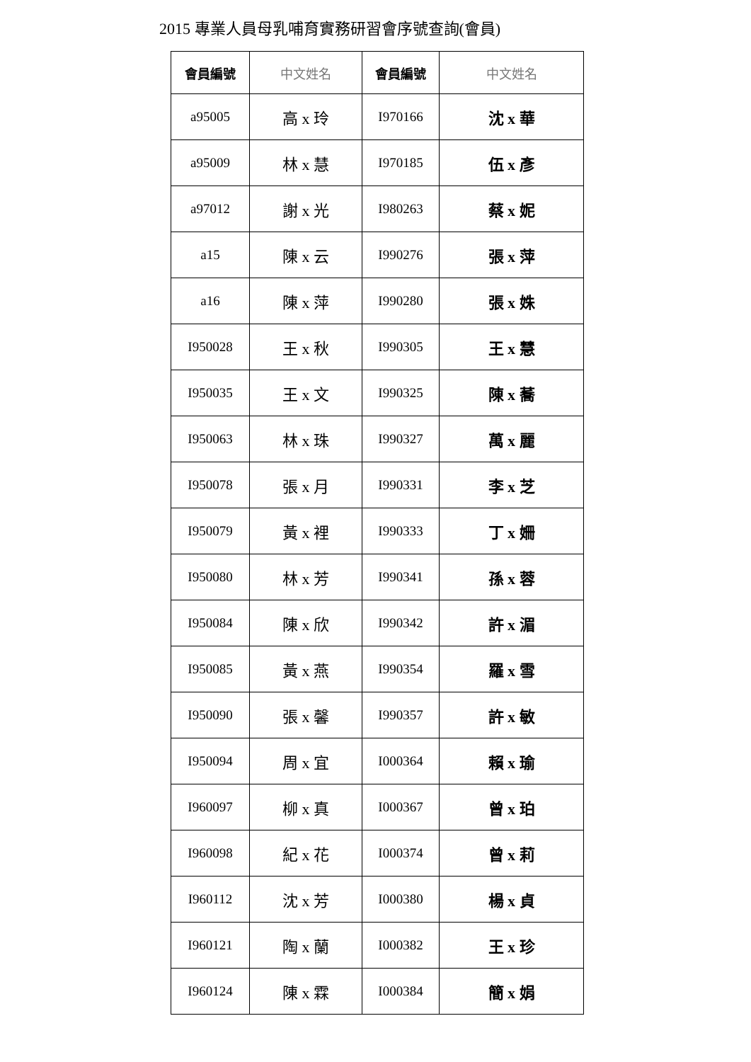2015 專業人員母乳哺育實務研習會序號查詢(會員)
| 會員編號 | 中文姓名 | 會員編號 | 中文姓名 |
| --- | --- | --- | --- |
| a95005 | 高 x 玲 | I970166 | 沈 x 華 |
| a95009 | 林 x 慧 | I970185 | 伍 x 彥 |
| a97012 | 謝 x 光 | I980263 | 蔡 x 妮 |
| a15 | 陳 x 云 | I990276 | 張 x 萍 |
| a16 | 陳 x 萍 | I990280 | 張 x 姝 |
| I950028 | 王 x 秋 | I990305 | 王 x 慧 |
| I950035 | 王 x 文 | I990325 | 陳 x 蕎 |
| I950063 | 林 x 珠 | I990327 | 萬 x 麗 |
| I950078 | 張 x 月 | I990331 | 李 x 芝 |
| I950079 | 黃 x 裡 | I990333 | 丁 x 姍 |
| I950080 | 林 x 芳 | I990341 | 孫 x 蓉 |
| I950084 | 陳 x 欣 | I990342 | 許 x 湄 |
| I950085 | 黃 x 燕 | I990354 | 羅 x 雪 |
| I950090 | 張 x 馨 | I990357 | 許 x 敏 |
| I950094 | 周 x 宜 | I000364 | 賴 x 瑜 |
| I960097 | 柳 x 真 | I000367 | 曾 x 珀 |
| I960098 | 紀 x 花 | I000374 | 曾 x 莉 |
| I960112 | 沈 x 芳 | I000380 | 楊 x 貞 |
| I960121 | 陶 x 蘭 | I000382 | 王 x 珍 |
| I960124 | 陳 x 霖 | I000384 | 簡 x 娟 |